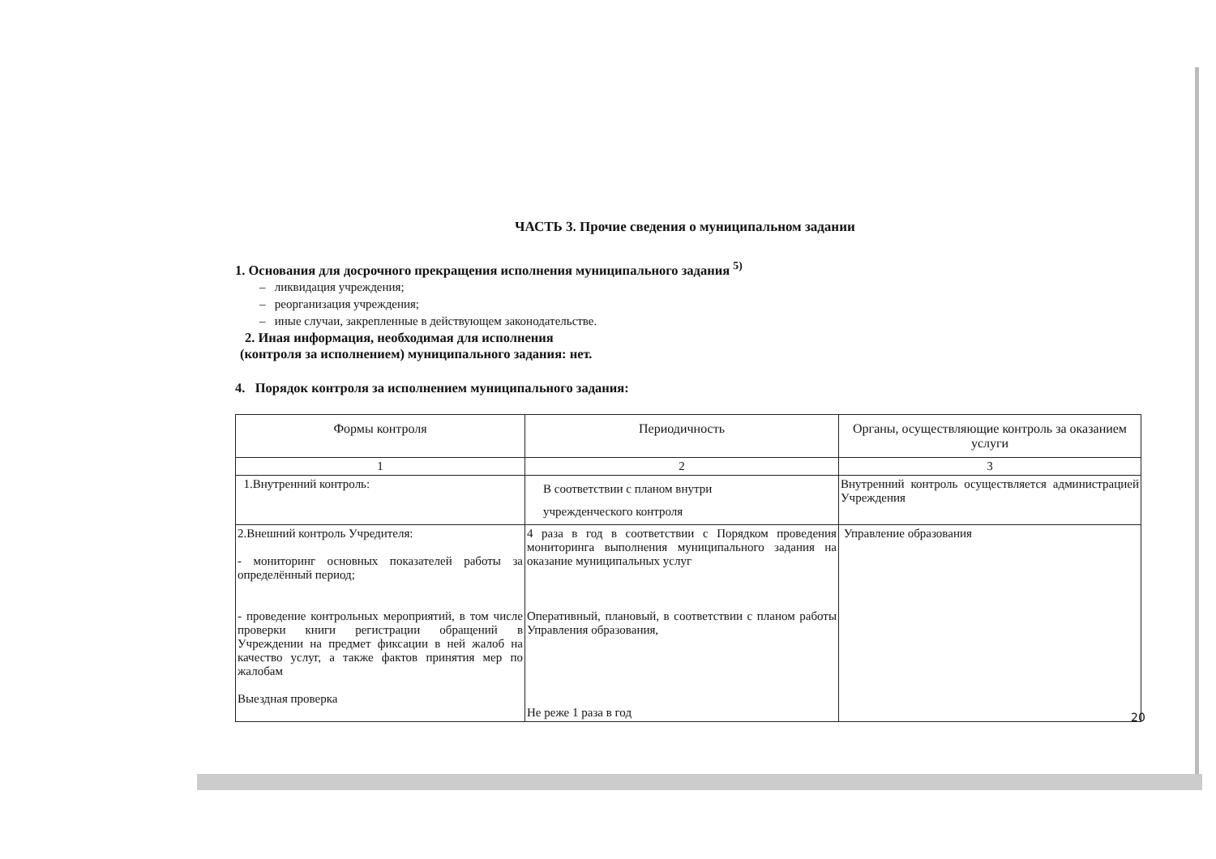ЧАСТЬ 3. Прочие сведения о муниципальном задании
1. Основания для досрочного прекращения исполнения муниципального задания <sup>5)</sup>
– ликвидация учреждения;
– реорганизация учреждения;
– иные случаи, закрепленные в действующем законодательстве.
2. Иная информация, необходимая для исполнения
(контроля за исполнением) муниципального задания: нет.
4. Порядок контроля за исполнением муниципального задания:
| Формы контроля | Периодичность | Органы, осуществляющие контроль за оказанием услуги |
| --- | --- | --- |
| 1 | 2 | 3 |
| 1.Внутренний контроль: | В соответствии с планом внутри учрежденческого контроля | Внутренний контроль осуществляется администрацией Учреждения |
| 2.Внешний контроль Учредителя: - мониторинг основных показателей работы за определённый период; - проведение контрольных мероприятий, в том числе проверки книги регистрации обращений в Учреждении на предмет фиксации в ней жалоб на качество услуг, а также фактов принятия мер по жалобам Выездная проверка | 4 раза в год в соответствии с Порядком проведения мониторинга выполнения муниципального задания на оказание муниципальных услуг Оперативный, плановый, в соответствии с планом работы Управления образования, Не реже 1 раза в год | Управление образования |
20